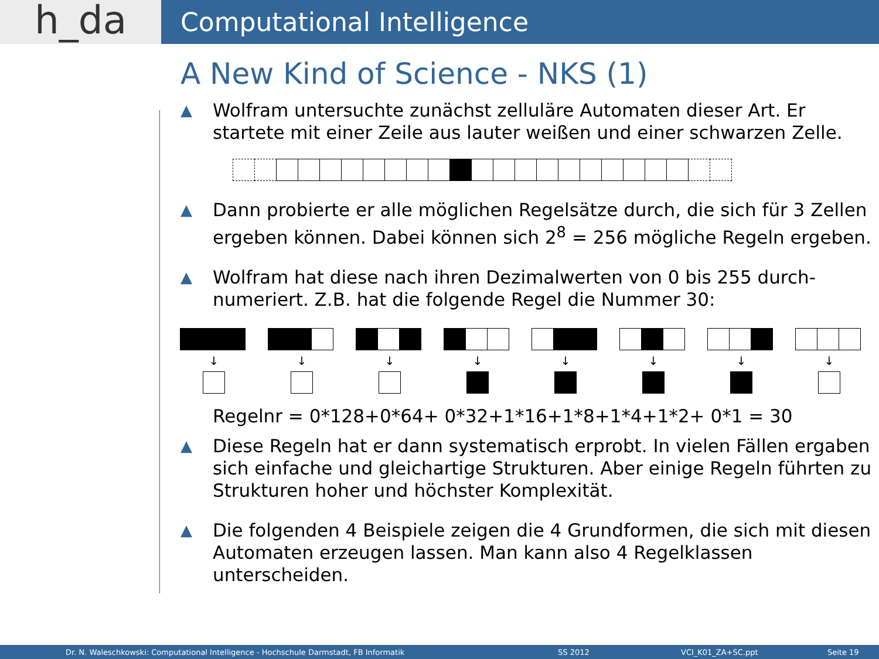h_da
Computational Intelligence
A New Kind of Science - NKS (1)
▲ Wolfram untersuchte zunächst zelluläre Automaten dieser Art. Er startete mit einer Zeile aus lauter weißen und einer schwarzen Zelle.
▲ Dann probierte er alle möglichen Regelsätze durch, die sich für 3 Zellen ergeben können. Dabei können sich 2<sup>8</sup> = 256 mögliche Regeln ergeben.
▲ Wolfram hat diese nach ihren Dezimalwerten von 0 bis 255 durch-numeriert. Z.B. hat die folgende Regel die Nummer 30:
↓ ↓ ↓ ↓ ↓ ↓ ↓ ↓
Regelnr = 0*128+0*64+ 0*32+1*16+1*8+1*4+1*2+ 0*1 = 30
▲ Diese Regeln hat er dann systematisch erprobt. In vielen Fällen ergaben sich einfache und gleichartige Strukturen. Aber einige Regeln führten zu Strukturen hoher und höchster Komplexität.
▲ Die folgenden 4 Beispiele zeigen die 4 Grundformen, die sich mit diesen Automaten erzeugen lassen. Man kann also 4 Regelklassen unterscheiden.
Dr. N. Waleschkowski: Computational Intelligence - Hochschule Darmstadt, FB Informatik SS 2012 VCI_K01_ZA+SC.ppt Seite 19